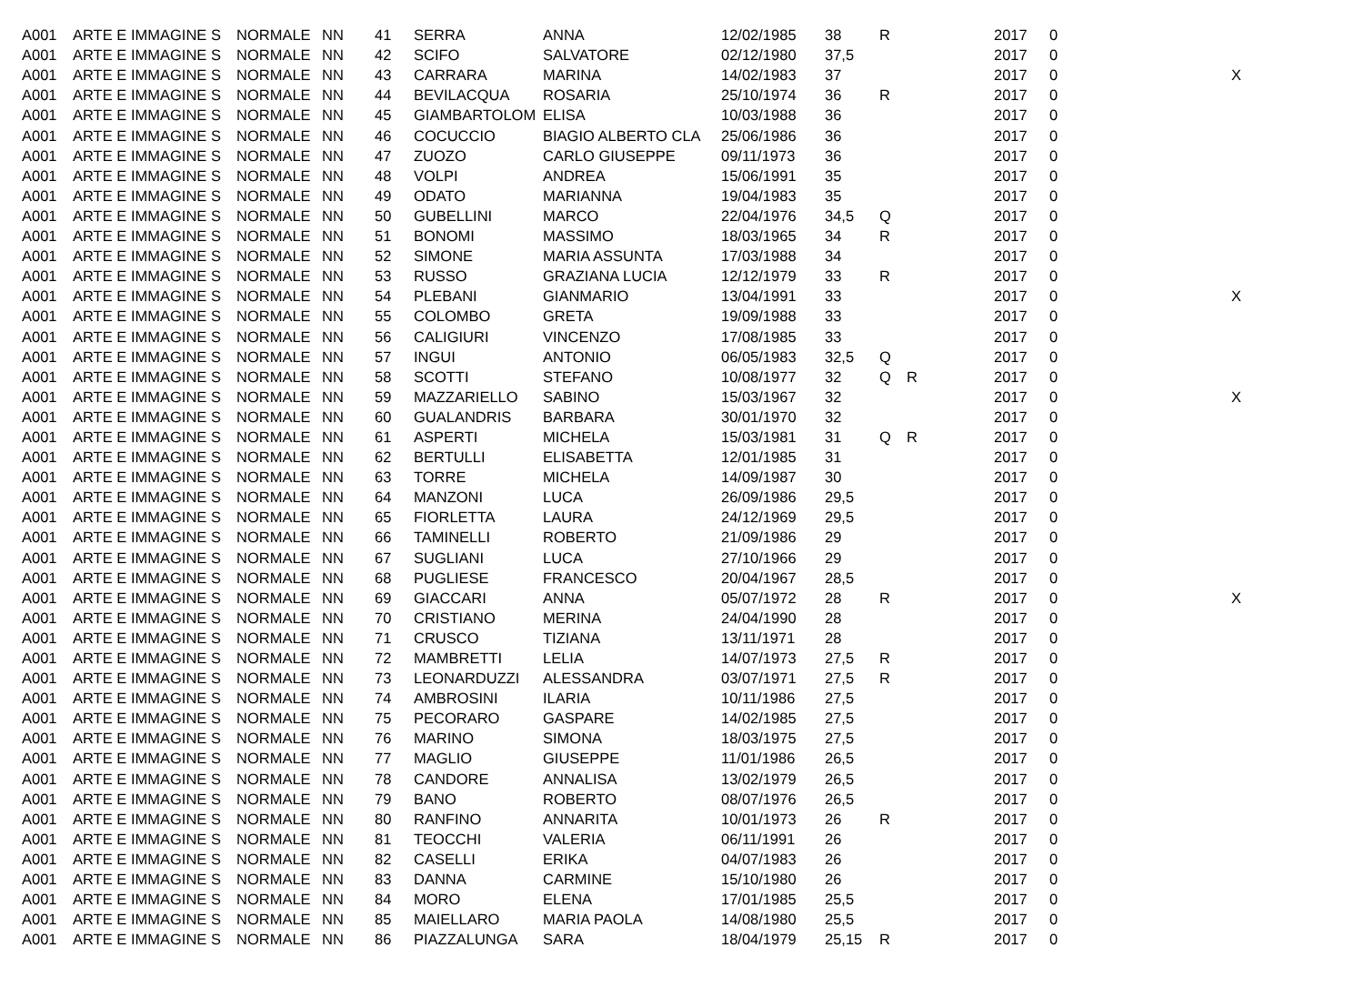| A001 | ARTE E IMMAGINE S | NORMALE | NN | 41 | SERRA | ANNA | 12/02/1985 | 38 | R | | 2017 | 0 | |
| A001 | ARTE E IMMAGINE S | NORMALE | NN | 42 | SCIFO | SALVATORE | 02/12/1980 | 37,5 | | | 2017 | 0 | |
| A001 | ARTE E IMMAGINE S | NORMALE | NN | 43 | CARRARA | MARINA | 14/02/1983 | 37 | | | 2017 | 0 | X |
| A001 | ARTE E IMMAGINE S | NORMALE | NN | 44 | BEVILACQUA | ROSARIA | 25/10/1974 | 36 | R | | 2017 | 0 | |
| A001 | ARTE E IMMAGINE S | NORMALE | NN | 45 | GIAMBARTOLOM | ELISA | 10/03/1988 | 36 | | | 2017 | 0 | |
| A001 | ARTE E IMMAGINE S | NORMALE | NN | 46 | COCUCCIO | BIAGIO ALBERTO CLA | 25/06/1986 | 36 | | | 2017 | 0 | |
| A001 | ARTE E IMMAGINE S | NORMALE | NN | 47 | ZUOZO | CARLO GIUSEPPE | 09/11/1973 | 36 | | | 2017 | 0 | |
| A001 | ARTE E IMMAGINE S | NORMALE | NN | 48 | VOLPI | ANDREA | 15/06/1991 | 35 | | | 2017 | 0 | |
| A001 | ARTE E IMMAGINE S | NORMALE | NN | 49 | ODATO | MARIANNA | 19/04/1983 | 35 | | | 2017 | 0 | |
| A001 | ARTE E IMMAGINE S | NORMALE | NN | 50 | GUBELLINI | MARCO | 22/04/1976 | 34,5 | Q | | 2017 | 0 | |
| A001 | ARTE E IMMAGINE S | NORMALE | NN | 51 | BONOMI | MASSIMO | 18/03/1965 | 34 | R | | 2017 | 0 | |
| A001 | ARTE E IMMAGINE S | NORMALE | NN | 52 | SIMONE | MARIA ASSUNTA | 17/03/1988 | 34 | | | 2017 | 0 | |
| A001 | ARTE E IMMAGINE S | NORMALE | NN | 53 | RUSSO | GRAZIANA LUCIA | 12/12/1979 | 33 | R | | 2017 | 0 | |
| A001 | ARTE E IMMAGINE S | NORMALE | NN | 54 | PLEBANI | GIANMARIO | 13/04/1991 | 33 | | | 2017 | 0 | X |
| A001 | ARTE E IMMAGINE S | NORMALE | NN | 55 | COLOMBO | GRETA | 19/09/1988 | 33 | | | 2017 | 0 | |
| A001 | ARTE E IMMAGINE S | NORMALE | NN | 56 | CALIGIURI | VINCENZO | 17/08/1985 | 33 | | | 2017 | 0 | |
| A001 | ARTE E IMMAGINE S | NORMALE | NN | 57 | INGUI | ANTONIO | 06/05/1983 | 32,5 | Q | | 2017 | 0 | |
| A001 | ARTE E IMMAGINE S | NORMALE | NN | 58 | SCOTTI | STEFANO | 10/08/1977 | 32 | Q | R | 2017 | 0 | |
| A001 | ARTE E IMMAGINE S | NORMALE | NN | 59 | MAZZARIELLO | SABINO | 15/03/1967 | 32 | | | 2017 | 0 | X |
| A001 | ARTE E IMMAGINE S | NORMALE | NN | 60 | GUALANDRIS | BARBARA | 30/01/1970 | 32 | | | 2017 | 0 | |
| A001 | ARTE E IMMAGINE S | NORMALE | NN | 61 | ASPERTI | MICHELA | 15/03/1981 | 31 | Q | R | 2017 | 0 | |
| A001 | ARTE E IMMAGINE S | NORMALE | NN | 62 | BERTULLI | ELISABETTA | 12/01/1985 | 31 | | | 2017 | 0 | |
| A001 | ARTE E IMMAGINE S | NORMALE | NN | 63 | TORRE | MICHELA | 14/09/1987 | 30 | | | 2017 | 0 | |
| A001 | ARTE E IMMAGINE S | NORMALE | NN | 64 | MANZONI | LUCA | 26/09/1986 | 29,5 | | | 2017 | 0 | |
| A001 | ARTE E IMMAGINE S | NORMALE | NN | 65 | FIORLETTA | LAURA | 24/12/1969 | 29,5 | | | 2017 | 0 | |
| A001 | ARTE E IMMAGINE S | NORMALE | NN | 66 | TAMINELLI | ROBERTO | 21/09/1986 | 29 | | | 2017 | 0 | |
| A001 | ARTE E IMMAGINE S | NORMALE | NN | 67 | SUGLIANI | LUCA | 27/10/1966 | 29 | | | 2017 | 0 | |
| A001 | ARTE E IMMAGINE S | NORMALE | NN | 68 | PUGLIESE | FRANCESCO | 20/04/1967 | 28,5 | | | 2017 | 0 | |
| A001 | ARTE E IMMAGINE S | NORMALE | NN | 69 | GIACCARI | ANNA | 05/07/1972 | 28 | R | | 2017 | 0 | X |
| A001 | ARTE E IMMAGINE S | NORMALE | NN | 70 | CRISTIANO | MERINA | 24/04/1990 | 28 | | | 2017 | 0 | |
| A001 | ARTE E IMMAGINE S | NORMALE | NN | 71 | CRUSCO | TIZIANA | 13/11/1971 | 28 | | | 2017 | 0 | |
| A001 | ARTE E IMMAGINE S | NORMALE | NN | 72 | MAMBRETTI | LELIA | 14/07/1973 | 27,5 | R | | 2017 | 0 | |
| A001 | ARTE E IMMAGINE S | NORMALE | NN | 73 | LEONARDUZZI | ALESSANDRA | 03/07/1971 | 27,5 | R | | 2017 | 0 | |
| A001 | ARTE E IMMAGINE S | NORMALE | NN | 74 | AMBROSINI | ILARIA | 10/11/1986 | 27,5 | | | 2017 | 0 | |
| A001 | ARTE E IMMAGINE S | NORMALE | NN | 75 | PECORARO | GASPARE | 14/02/1985 | 27,5 | | | 2017 | 0 | |
| A001 | ARTE E IMMAGINE S | NORMALE | NN | 76 | MARINO | SIMONA | 18/03/1975 | 27,5 | | | 2017 | 0 | |
| A001 | ARTE E IMMAGINE S | NORMALE | NN | 77 | MAGLIO | GIUSEPPE | 11/01/1986 | 26,5 | | | 2017 | 0 | |
| A001 | ARTE E IMMAGINE S | NORMALE | NN | 78 | CANDORE | ANNALISA | 13/02/1979 | 26,5 | | | 2017 | 0 | |
| A001 | ARTE E IMMAGINE S | NORMALE | NN | 79 | BANO | ROBERTO | 08/07/1976 | 26,5 | | | 2017 | 0 | |
| A001 | ARTE E IMMAGINE S | NORMALE | NN | 80 | RANFINO | ANNARITA | 10/01/1973 | 26 | R | | 2017 | 0 | |
| A001 | ARTE E IMMAGINE S | NORMALE | NN | 81 | TEOCCHI | VALERIA | 06/11/1991 | 26 | | | 2017 | 0 | |
| A001 | ARTE E IMMAGINE S | NORMALE | NN | 82 | CASELLI | ERIKA | 04/07/1983 | 26 | | | 2017 | 0 | |
| A001 | ARTE E IMMAGINE S | NORMALE | NN | 83 | DANNA | CARMINE | 15/10/1980 | 26 | | | 2017 | 0 | |
| A001 | ARTE E IMMAGINE S | NORMALE | NN | 84 | MORO | ELENA | 17/01/1985 | 25,5 | | | 2017 | 0 | |
| A001 | ARTE E IMMAGINE S | NORMALE | NN | 85 | MAIELLARO | MARIA PAOLA | 14/08/1980 | 25,5 | | | 2017 | 0 | |
| A001 | ARTE E IMMAGINE S | NORMALE | NN | 86 | PIAZZALUNGA | SARA | 18/04/1979 | 25,15 | R | | 2017 | 0 | |